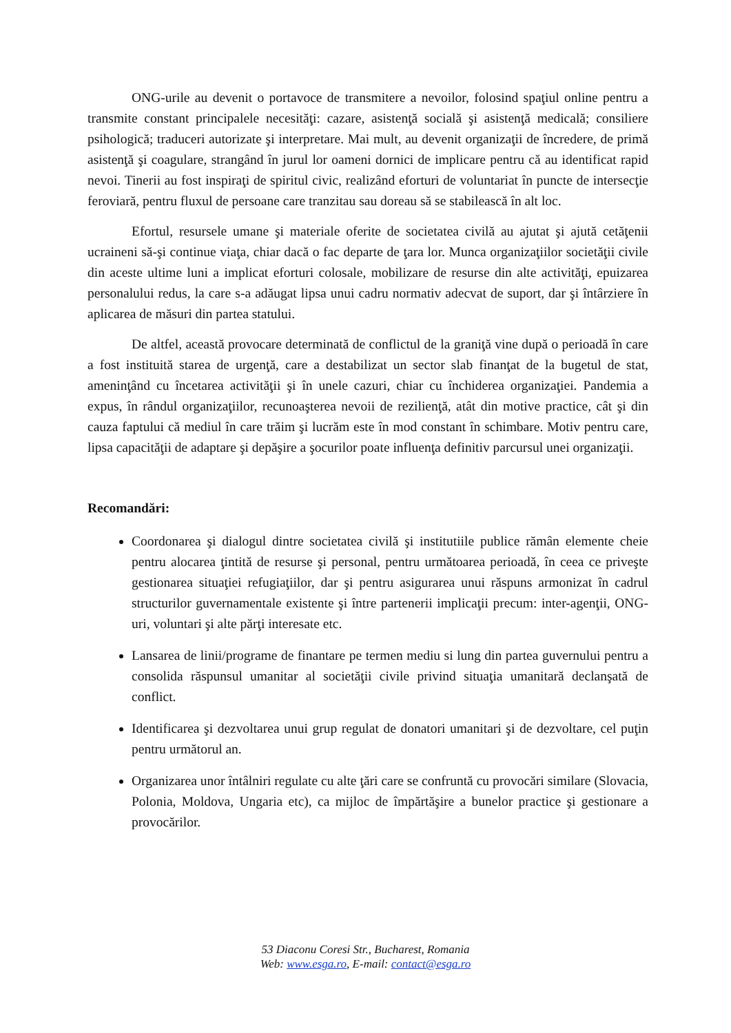ONG-urile au devenit o portavoce de transmitere a nevoilor, folosind spaţiul online pentru a transmite constant principalele necesităţi: cazare, asistenţă socială şi asistenţă medicală; consiliere psihologică; traduceri autorizate şi interpretare. Mai mult, au devenit organizaţii de încredere, de primă asistenţă şi coagulare, strangând în jurul lor oameni dornici de implicare pentru că au identificat rapid nevoi. Tinerii au fost inspiraţi de spiritul civic, realizând eforturi de voluntariat în puncte de intersecţie feroviară, pentru fluxul de persoane care tranzitau sau doreau să se stabilească în alt loc.
Efortul, resursele umane şi materiale oferite de societatea civilă au ajutat şi ajută cetăţenii ucraineni să-şi continue viaţa, chiar dacă o fac departe de ţara lor. Munca organizaţiilor societăţii civile din aceste ultime luni a implicat eforturi colosale, mobilizare de resurse din alte activităţi, epuizarea personalului redus, la care s-a adăugat lipsa unui cadru normativ adecvat de suport, dar şi întârziere în aplicarea de măsuri din partea statului.
De altfel, această provocare determinată de conflictul de la graniţă vine după o perioadă în care a fost instituită starea de urgenţă, care a destabilizat un sector slab finanţat de la bugetul de stat, ameninţând cu încetarea activităţii şi în unele cazuri, chiar cu închiderea organizaţiei. Pandemia a expus, în rândul organizaţiilor, recunoaşterea nevoii de rezilienţă, atât din motive practice, cât şi din cauza faptului că mediul în care trăim şi lucrăm este în mod constant în schimbare. Motiv pentru care, lipsa capacităţii de adaptare şi depăşire a şocurilor poate influenţa definitiv parcursul unei organizaţii.
Recomandări:
Coordonarea şi dialogul dintre societatea civilă şi institutiile publice rămân elemente cheie pentru alocarea ţintită de resurse şi personal, pentru următoarea perioadă, în ceea ce priveşte gestionarea situaţiei refugiaţiilor, dar şi pentru asigurarea unui răspuns armonizat în cadrul structurilor guvernamentale existente şi între partenerii implicaţii precum: inter-agenţii, ONG-uri, voluntari şi alte părţi interesate etc.
Lansarea de linii/programe de finantare pe termen mediu si lung din partea guvernului pentru a consolida răspunsul umanitar al societăţii civile privind situaţia umanitară declanşată de conflict.
Identificarea şi dezvoltarea unui grup regulat de donatori umanitari şi de dezvoltare, cel puţin pentru următorul an.
Organizarea unor întâlniri regulate cu alte ţări care se confruntă cu provocări similare (Slovacia, Polonia, Moldova, Ungaria etc), ca mijloc de împărtăşire a bunelor practice şi gestionare a provocărilor.
53 Diaconu Coresi Str., Bucharest, Romania
Web: www.esga.ro, E-mail: contact@esga.ro